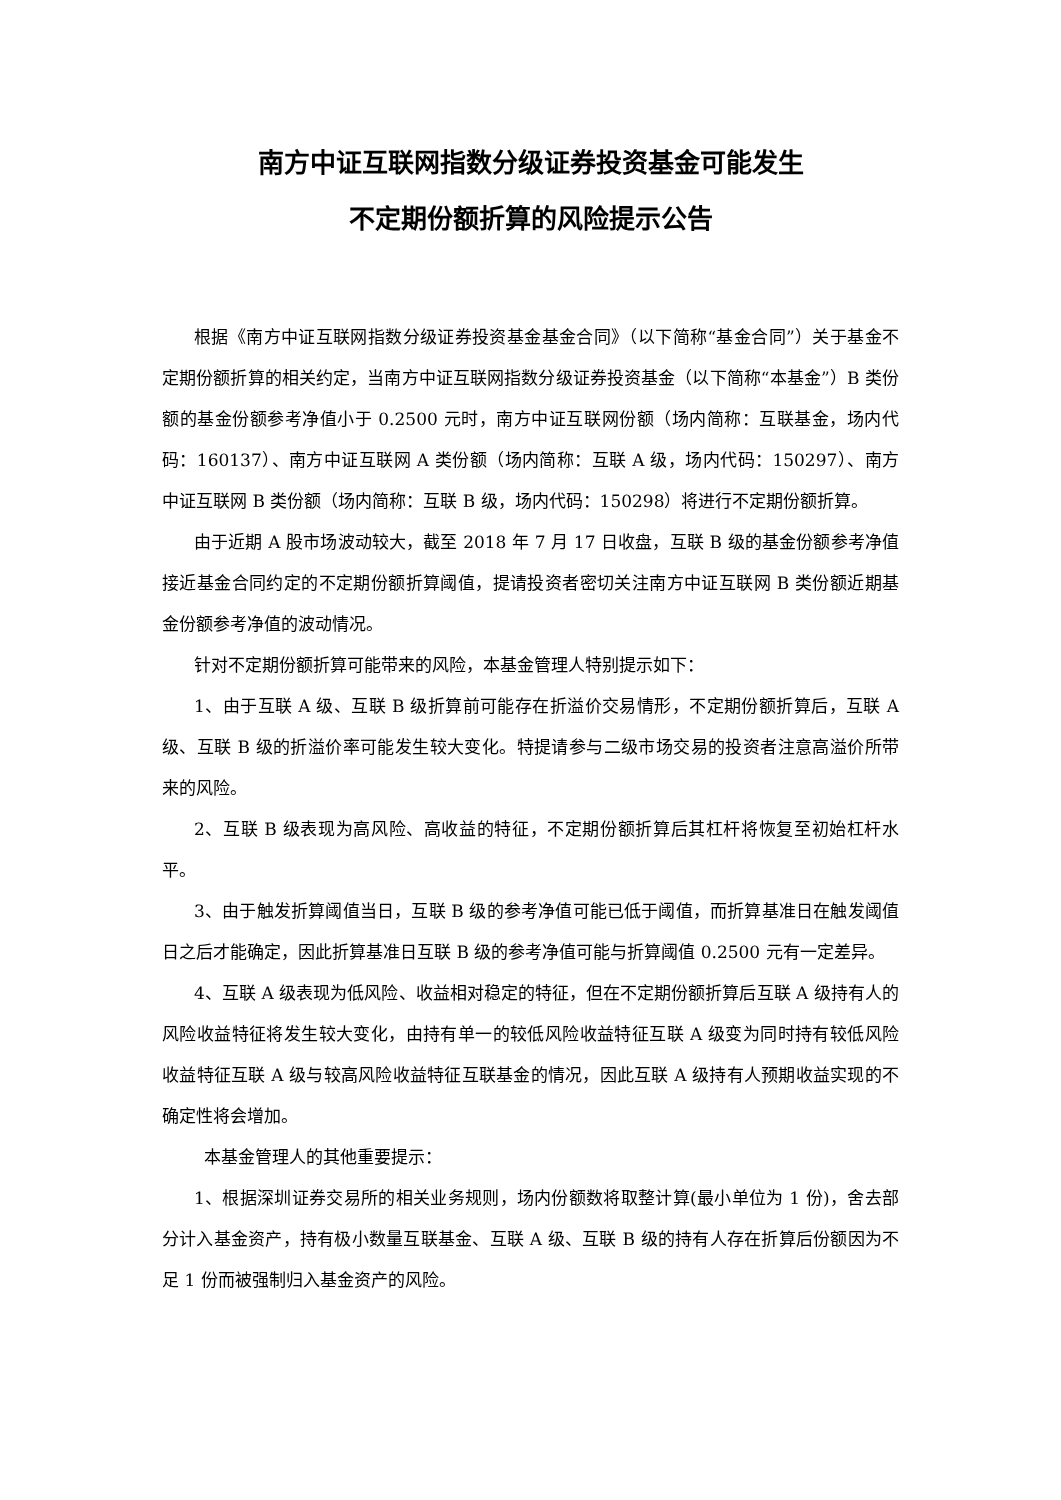南方中证互联网指数分级证券投资基金可能发生
不定期份额折算的风险提示公告
根据《南方中证互联网指数分级证券投资基金基金合同》（以下简称“基金合同”）关于基金不定期份额折算的相关约定，当南方中证互联网指数分级证券投资基金（以下简称“本基金”）B 类份额的基金份额参考净值小于 0.2500 元时，南方中证互联网份额（场内简称：互联基金，场内代码：160137）、南方中证互联网 A 类份额（场内简称：互联 A 级，场内代码：150297）、南方中证互联网 B 类份额（场内简称：互联 B 级，场内代码：150298）将进行不定期份额折算。
由于近期 A 股市场波动较大，截至 2018 年 7 月 17 日收盘，互联 B 级的基金份额参考净值接近基金合同约定的不定期份额折算阈值，提请投资者密切关注南方中证互联网 B 类份额近期基金份额参考净值的波动情况。
针对不定期份额折算可能带来的风险，本基金管理人特别提示如下：
1、由于互联 A 级、互联 B 级折算前可能存在折溢价交易情形，不定期份额折算后，互联 A 级、互联 B 级的折溢价率可能发生较大变化。特提请参与二级市场交易的投资者注意高溢价所带来的风险。
2、互联 B 级表现为高风险、高收益的特征，不定期份额折算后其杠杆将恢复至初始杠杆水平。
3、由于触发折算阈值当日，互联 B 级的参考净值可能已低于阈值，而折算基准日在触发阈值日之后才能确定，因此折算基准日互联 B 级的参考净值可能与折算阈值 0.2500 元有一定差异。
4、互联 A 级表现为低风险、收益相对稳定的特征，但在不定期份额折算后互联 A 级持有人的风险收益特征将发生较大变化，由持有单一的较低风险收益特征互联 A 级变为同时持有较低风险收益特征互联 A 级与较高风险收益特征互联基金的情况，因此互联 A 级持有人预期收益实现的不确定性将会增加。
本基金管理人的其他重要提示：
1、根据深圳证券交易所的相关业务规则，场内份额数将取整计算(最小单位为 1 份)，舍去部分计入基金资产，持有极小数量互联基金、互联 A 级、互联 B 级的持有人存在折算后份额因为不足 1 份而被强制归入基金资产的风险。